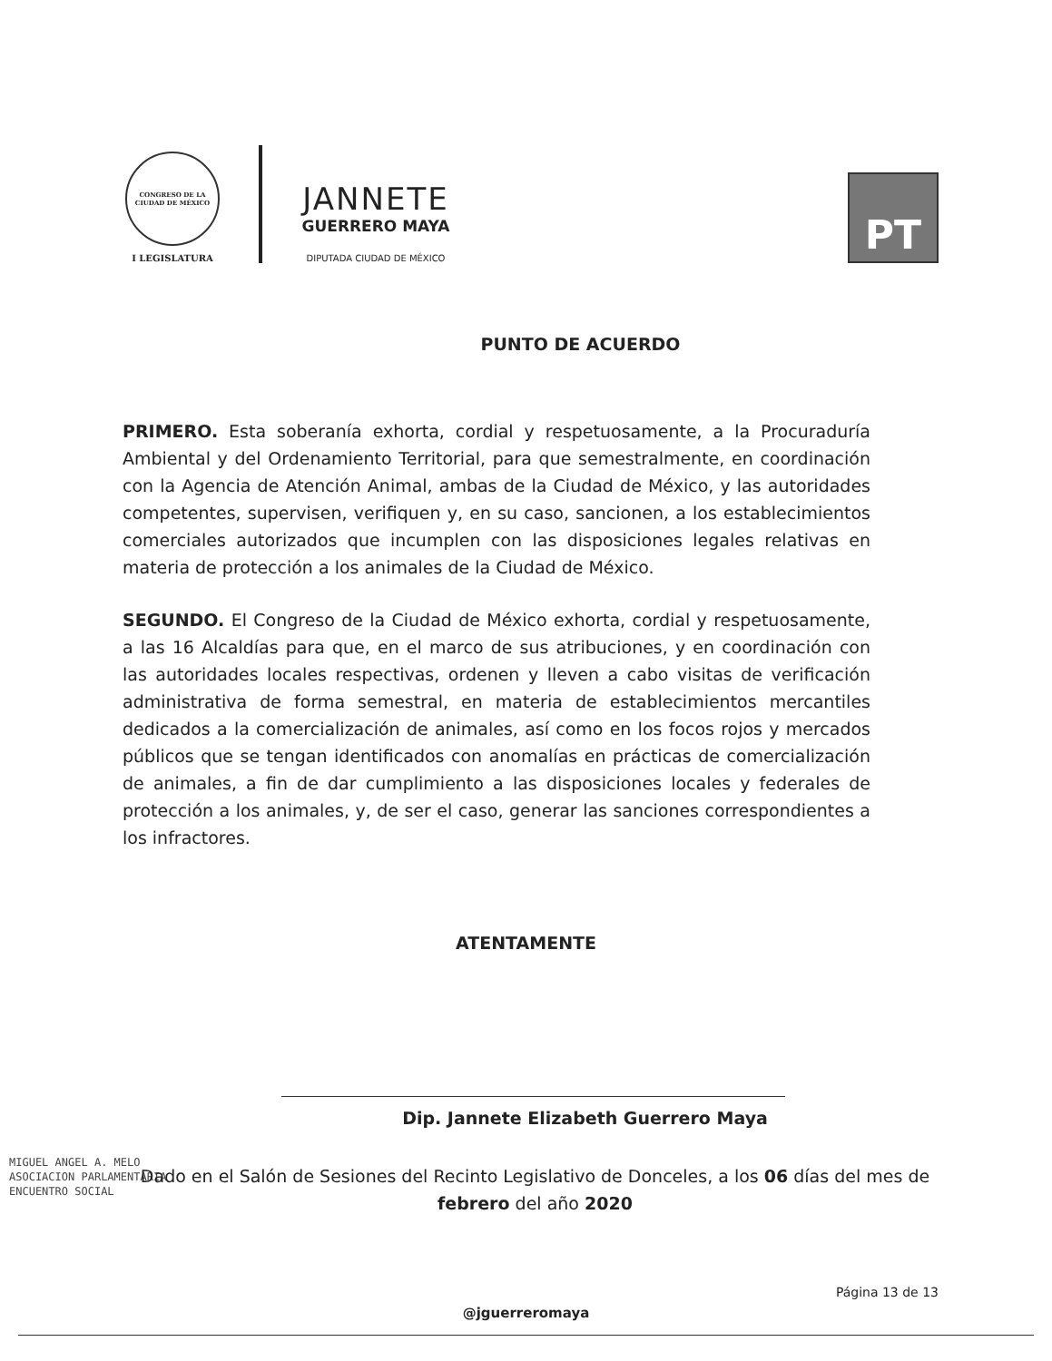CONGRESO DE LA CIUDAD DE MÉXICO
I LEGISLATURA
JANNETE
GUERRERO MAYA
DIPUTADA CIUDAD DE MÉXICO
PT
PUNTO DE ACUERDO
PRIMERO. Esta soberanía exhorta, cordial y respetuosamente, a la Procuraduría Ambiental y del Ordenamiento Territorial, para que semestralmente, en coordinación con la Agencia de Atención Animal, ambas de la Ciudad de México, y las autoridades competentes, supervisen, verifiquen y, en su caso, sancionen, a los establecimientos comerciales autorizados que incumplen con las disposiciones legales relativas en materia de protección a los animales de la Ciudad de México.
SEGUNDO. El Congreso de la Ciudad de México exhorta, cordial y respetuosamente, a las 16 Alcaldías para que, en el marco de sus atribuciones, y en coordinación con las autoridades locales respectivas, ordenen y lleven a cabo visitas de verificación administrativa de forma semestral, en materia de establecimientos mercantiles dedicados a la comercialización de animales, así como en los focos rojos y mercados públicos que se tengan identificados con anomalías en prácticas de comercialización de animales, a fin de dar cumplimiento a las disposiciones locales y federales de protección a los animales, y, de ser el caso, generar las sanciones correspondientes a los infractores.
ATENTAMENTE
Dip. Jannete Elizabeth Guerrero Maya
MIGUEL ANGEL A. MELO
ASOCIACION PARLAMENTARIA
ENCUENTRO SOCIAL
Dado en el Salón de Sesiones del Recinto Legislativo de Donceles, a los 06 días del mes de febrero del año 2020
Página 13 de 13
@jguerreromaya